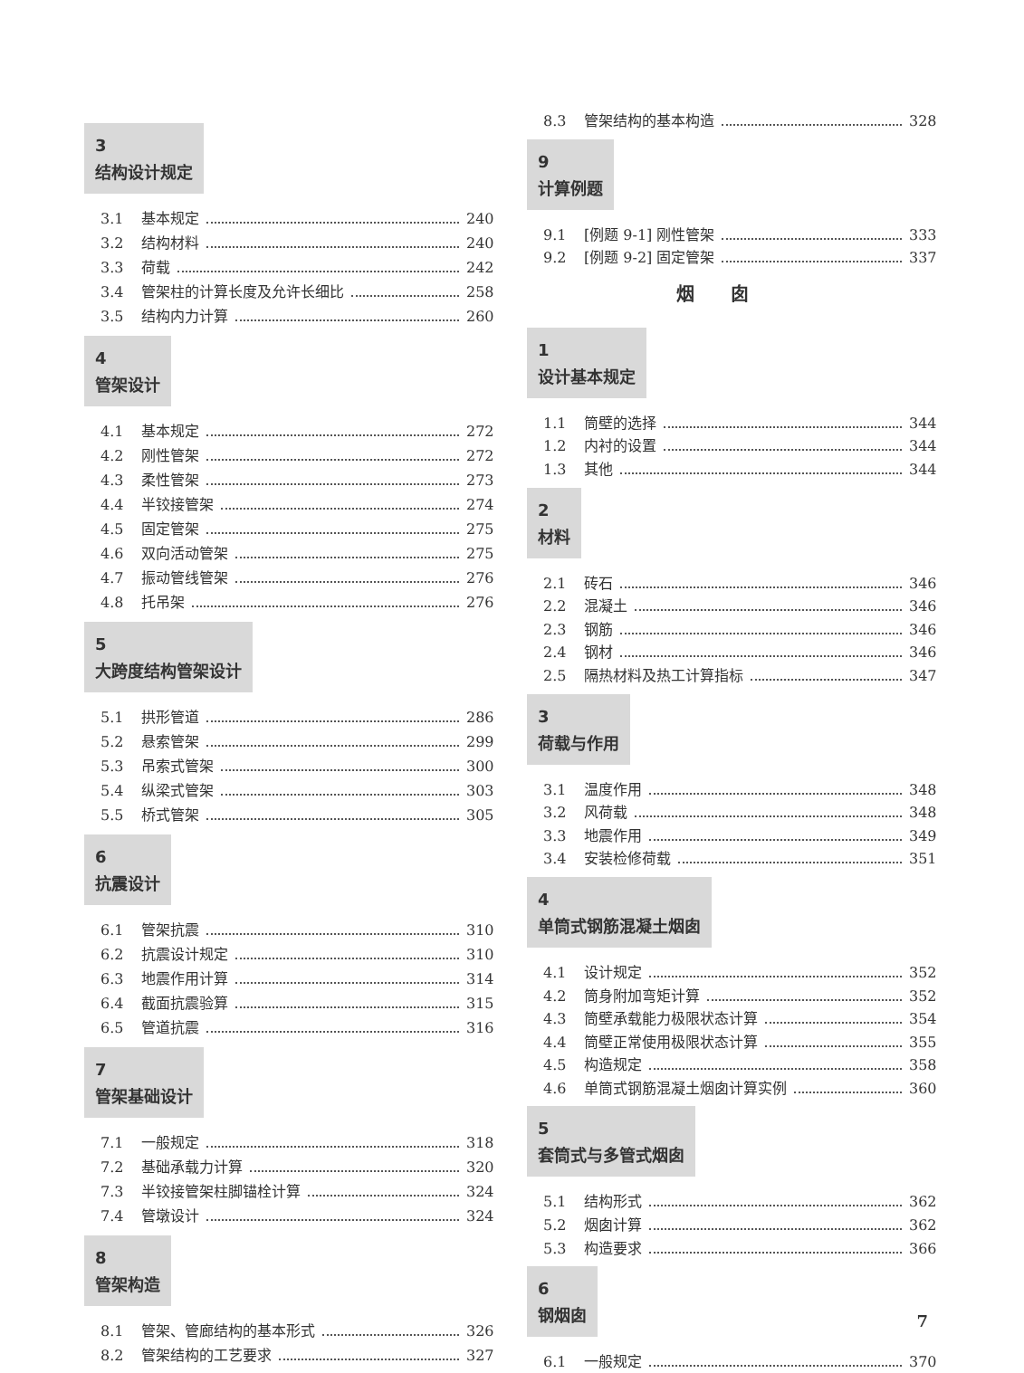3
结构设计规定
3.1 基本规定 240
3.2 结构材料 240
3.3 荷载 242
3.4 管架柱的计算长度及允许长细比 258
3.5 结构内力计算 260
4
管架设计
4.1 基本规定 272
4.2 刚性管架 272
4.3 柔性管架 273
4.4 半铰接管架 274
4.5 固定管架 275
4.6 双向活动管架 275
4.7 振动管线管架 276
4.8 托吊架 276
5
大跨度结构管架设计
5.1 拱形管道 286
5.2 悬索管架 299
5.3 吊索式管架 300
5.4 纵梁式管架 303
5.5 桥式管架 305
6
抗震设计
6.1 管架抗震 310
6.2 抗震设计规定 310
6.3 地震作用计算 314
6.4 截面抗震验算 315
6.5 管道抗震 316
7
管架基础设计
7.1 一般规定 318
7.2 基础承载力计算 320
7.3 半铰接管架柱脚锚栓计算 324
7.4 管墩设计 324
8
管架构造
8.1 管架、管廊结构的基本形式 326
8.2 管架结构的工艺要求 327
8.3 管架结构的基本构造 328
9
计算例题
9.1 [例题 9-1] 刚性管架 333
9.2 [例题 9-2] 固定管架 337
烟囱
1
设计基本规定
1.1 筒壁的选择 344
1.2 内衬的设置 344
1.3 其他 344
2
材料
2.1 砖石 346
2.2 混凝土 346
2.3 钢筋 346
2.4 钢材 346
2.5 隔热材料及热工计算指标 347
3
荷载与作用
3.1 温度作用 348
3.2 风荷载 348
3.3 地震作用 349
3.4 安装检修荷载 351
4
单筒式钢筋混凝土烟囱
4.1 设计规定 352
4.2 筒身附加弯矩计算 352
4.3 筒壁承载能力极限状态计算 354
4.4 筒壁正常使用极限状态计算 355
4.5 构造规定 358
4.6 单筒式钢筋混凝土烟囱计算实例 360
5
套筒式与多管式烟囱
5.1 结构形式 362
5.2 烟囱计算 362
5.3 构造要求 366
6
钢烟囱
6.1 一般规定 370
7